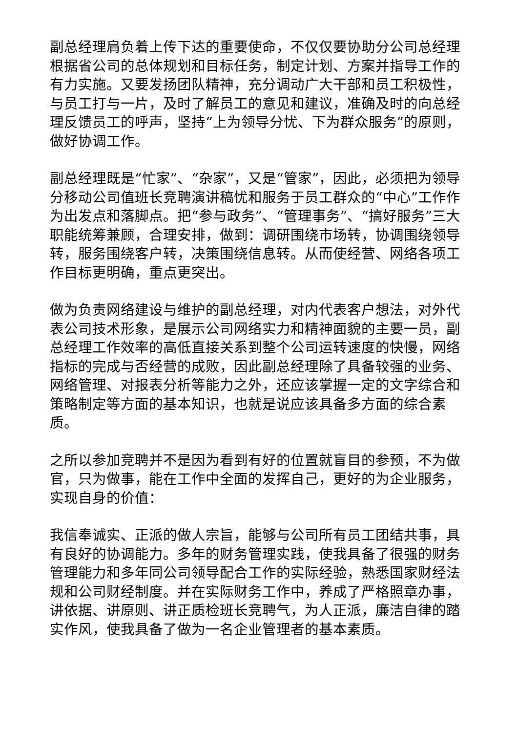副总经理肩负着上传下达的重要使命，不仅仅要协助分公司总经理根据省公司的总体规划和目标任务，制定计划、方案并指导工作的有力实施。又要发扬团队精神，充分调动广大干部和员工积极性，与员工打与一片，及时了解员工的意见和建议，准确及时的向总经理反馈员工的呼声，坚持“上为领导分忧、下为群众服务”的原则，做好协调工作。
副总经理既是“忙家”、“杂家”，又是“管家”，因此，必须把为领导分移动公司值班长竞聘演讲稿忧和服务于员工群众的“中心”工作作为出发点和落脚点。把“参与政务”、“管理事务”、“搞好服务”三大职能统筹兼顾，合理安排，做到：调研围绕市场转，协调围绕领导转，服务围绕客户转，决策围绕信息转。从而使经营、网络各项工作目标更明确，重点更突出。
做为负责网络建设与维护的副总经理，对内代表客户想法，对外代表公司技术形象，是展示公司网络实力和精神面貌的主要一员，副总经理工作效率的高低直接关系到整个公司运转速度的快慢，网络指标的完成与否经营的成败，因此副总经理除了具备较强的业务、网络管理、对报表分析等能力之外，还应该掌握一定的文字综合和策略制定等方面的基本知识，也就是说应该具备多方面的综合素质。
之所以参加竞聘并不是因为看到有好的位置就盲目的参预，不为做官，只为做事，能在工作中全面的发挥自己，更好的为企业服务，实现自身的价值：
我信奉诚实、正派的做人宗旨，能够与公司所有员工团结共事，具有良好的协调能力。多年的财务管理实践，使我具备了很强的财务管理能力和多年同公司领导配合工作的实际经验，熟悉国家财经法规和公司财经制度。并在实际财务工作中，养成了严格照章办事，讲依据、讲原则、讲正质检班长竞聘气，为人正派，廉洁自律的踏实作风，使我具备了做为一名企业管理者的基本素质。